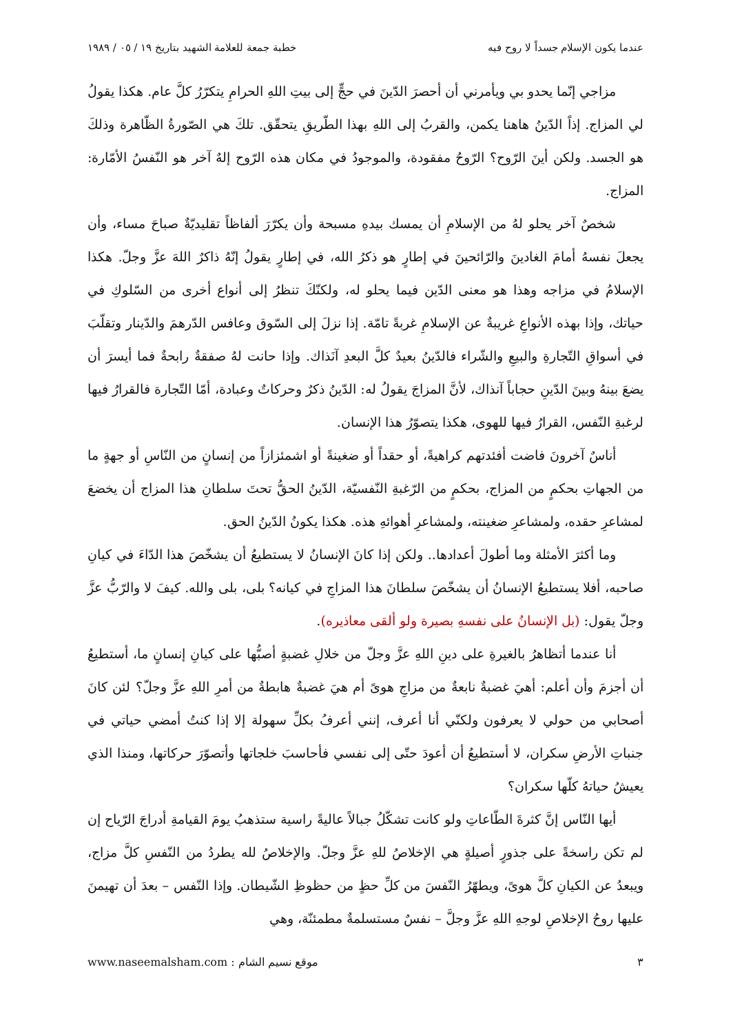عندما يكون الإسلام جسداً لا روح فيه خطبة جمعة للعلامة الشهيد بتاريخ ١٩ / ٠٥ / ١٩٨٩
مزاجي إنّما يحدو بي ويأمرني أن أحصرَ الدّينَ في حجٍّ إلى بيتِ اللهِ الحرامِ يتكرّرُ كلَّ عام. هكذا يقولُ لي المزاج. إذاً الدّينُ هاهنا يكمن، والقربُ إلى اللهِ بهذا الطّريقِ يتحقّق. تلكَ هي الصّورةُ الظّاهرة وذلكَ هو الجسد. ولكن أينَ الرّوح؟ الرّوحُ مفقودة، والموجودُ في مكان هذه الرّوح إلهٌ آخر هو النّفسُ الأمّارة: المزاج.
شخصٌ آخر يحلو لهُ من الإسلامِ أن يمسك بيدهِ مسبحة وأن يكرّرَ ألفاظاً تقليديّةٌ صباحَ مساء، وأن يجعلَ نفسهُ أمامَ الغادينَ والرّائحينَ في إطارٍ هو ذكرُ الله، في إطارٍ يقولُ إنّهُ ذاكرٌ اللهَ عزَّ وجلّ. هكذا الإسلامُ في مزاجه وهذا هو معنى الدّين فيما يحلو له، ولكنّكَ تنظرُ إلى أنواع أخرى من السّلوكِ في حياتك، وإذا بهذه الأنواعِ غريبةٌ عن الإسلامِ غربةً تامّة. إذا نزلَ إلى السّوق وعافس الدّرهمَ والدّينار وتقلّبَ في أسواقِ التّجارةِ والبيعِ والشّراء فالدّينُ بعيدٌ كلَّ البعدِ آنَذاك. وإذا حانت لهُ صفقةٌ رابحةٌ فما أيسرَ أن يضعَ بينهُ وبينَ الدّينِ حجاباً آنذاك، لأنَّ المزاجَ يقولُ له: الدّينُ ذكرٌ وحركاتٌ وعبادة، أمّا التّجارة فالقرارُ فيها لرغبةِ النّفس، القرارُ فيها للهوى، هكذا يتصوّرُ هذا الإنسان.
أناسٌ آخرونَ فاضت أفئدتهم كراهيةً، أو حقداً أو ضغينةً أو اشمئزازاً من إنسانٍ من النّاسِ أو جهةٍ ما من الجهاتِ بحكمٍ من المزاج، بحكمٍ من الرّغبةِ النّفسيّة، الدّينُ الحقُّ تحتَ سلطانِ هذا المزاج أن يخضعَ لمشاعرِ حقده، ولمشاعرِ ضغينته، ولمشاعرِ أهوائهِ هذه. هكذا يكونُ الدّينُ الحق.
وما أكثرَ الأمثلة وما أطولَ أعدادها.. ولكن إذا كانَ الإنسانُ لا يستطيعُ أن يشخّصَ هذا الدّاءَ في كيانِ صاحبه، أفلا يستطيعُ الإنسانُ أن يشخّصَ سلطانَ هذا المزاجِ في كيانه؟ بلى، بلى والله. كيفَ لا والرّبُّ عزَّ وجلّ يقول: (بل الإنسانُ على نفسهِ بصيرة ولو ألقى معاذيره).
أنا عندما أتظاهرُ بالغيرةِ على دينِ اللهِ عزَّ وجلّ من خلالِ غضبةٍ أصبُّها على كيانِ إنسانٍ ما، أستطيعُ أن أجزمَ وأن أعلم: أهيَ غضبةٌ نابعةٌ من مزاجِ هوىً أم هيَ غضبةٌ هابطةٌ من أمرِ اللهِ عزَّ وجلّ؟ لئن كانَ أصحابي من حولي لا يعرفون ولكنّي أنا أعرف، إنني أعرفُ بكلِّ سهولة إلا إذا كنتُ أمضي حياتي في جنباتِ الأرضِ سكران، لا أستطيعُ أن أعودَ حتّى إلى نفسي فأحاسبَ خلجاتها وأتصوّرَ حركاتها، ومنذا الذي يعيشُ حياتهُ كلّها سكران؟
أيها النّاس إنَّ كثرةَ الطّاعاتِ ولو كانت تشكّلُ جبالاً عاليةً راسية ستذهبُ يومَ القيامةِ أدراجَ الرّياح إن لم تكن راسخةً على جذورٍ أصيلةٍ هي الإخلاصُ للهِ عزَّ وجلّ. والإخلاصُ لله يطردُ من النّفسِ كلَّ مزاج، ويبعدُ عن الكيانِ كلَّ هوىً، ويطهّرُ النّفسَ من كلِّ حظٍ من حظوظِ الشّيطان. وإذا النّفس – بعدَ أن تهيمنَ عليها روحُ الإخلاصِ لوجهِ اللهِ عزَّ وجلَّ – نفسٌ مستسلمةٌ مطمئنّة، وهي
٣ موقع نسيم الشام : www.naseemalsham.com